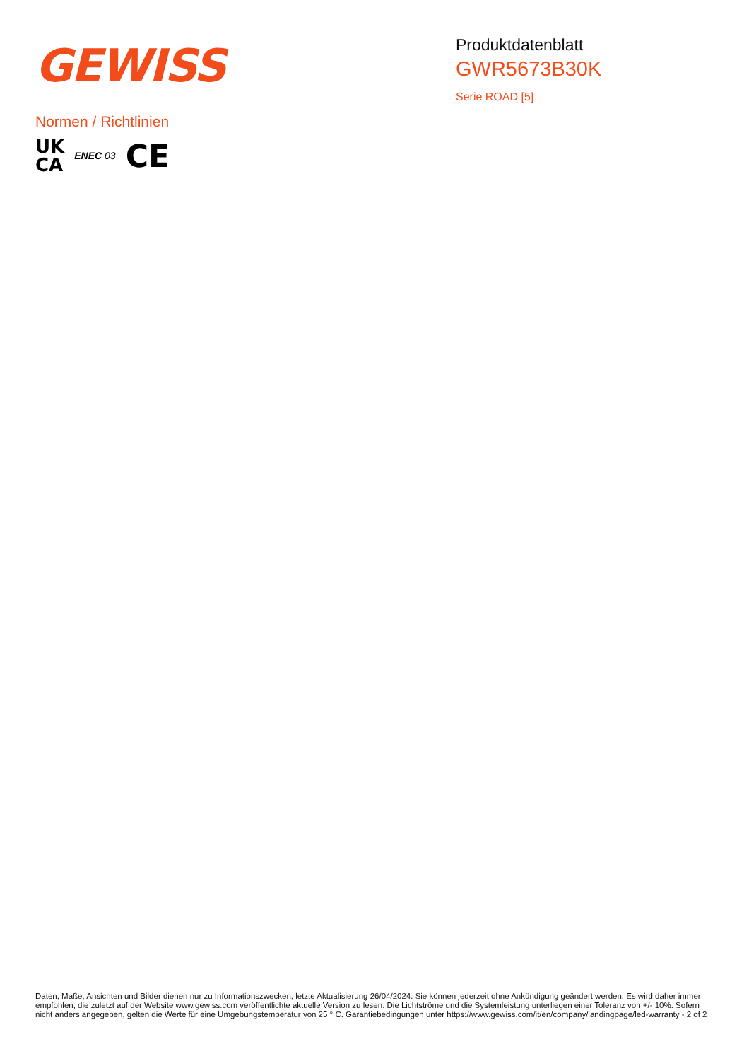GEWISS
Produktdatenblatt
GWR5673B30K
Serie ROAD [5]
Normen / Richtlinien
UK
CA
ENEC 03
CE
Daten, Maße, Ansichten und Bilder dienen nur zu Informationszwecken, letzte Aktualisierung 26/04/2024. Sie können jederzeit ohne Ankündigung geändert werden. Es wird daher immer empfohlen, die zuletzt auf der Website www.gewiss.com veröffentlichte aktuelle Version zu lesen. Die Lichtströme und die Systemleistung unterliegen einer Toleranz von +/- 10%. Sofern nicht anders angegeben, gelten die Werte für eine Umgebungstemperatur von 25 ° C. Garantiebedingungen unter https://www.gewiss.com/it/en/company/landingpage/led-warranty - 2 of 2